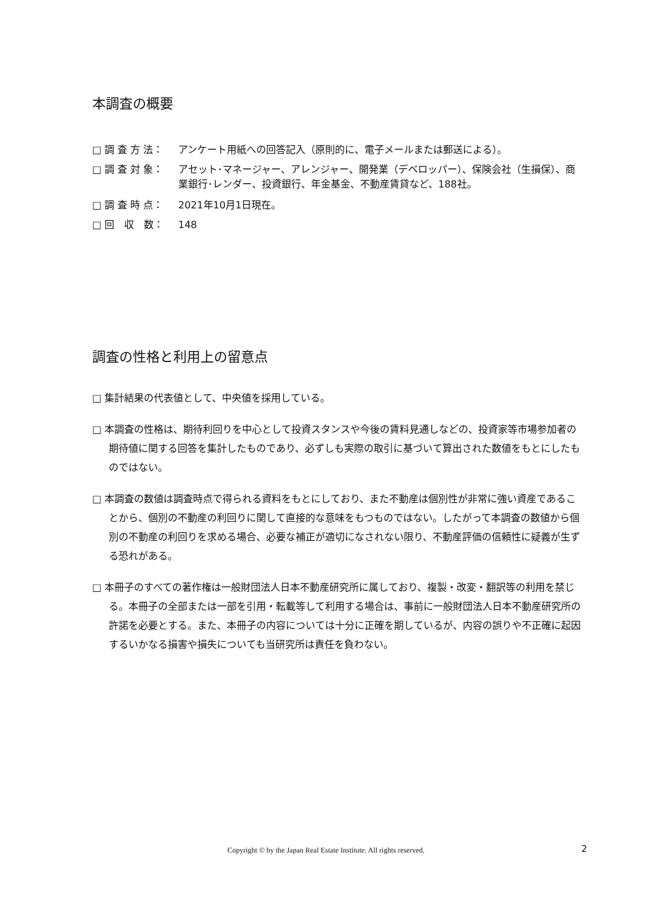本調査の概要
□ 調 査 方 法： アンケート用紙への回答記入（原則的に、電子メールまたは郵送による）。
□ 調 査 対 象： アセット･マネージャー、アレンジャー、開発業（デベロッパー）、保険会社（生損保）、商業銀行･レンダー、投資銀行、年金基金、不動産賃貸など、188社。
□ 調 査 時 点： 2021年10月1日現在。
□ 回　収　数： 148
調査の性格と利用上の留意点
□ 集計結果の代表値として、中央値を採用している。
□ 本調査の性格は、期待利回りを中心として投資スタンスや今後の賃料見通しなどの、投資家等市場参加者の期待値に関する回答を集計したものであり、必ずしも実際の取引に基づいて算出された数値をもとにしたものではない。
□ 本調査の数値は調査時点で得られる資料をもとにしており、また不動産は個別性が非常に強い資産であることから、個別の不動産の利回りに関して直接的な意味をもつものではない。したがって本調査の数値から個別の不動産の利回りを求める場合、必要な補正が適切になされない限り、不動産評価の信頼性に疑義が生ずる恐れがある。
□ 本冊子のすべての著作権は一般財団法人日本不動産研究所に属しており、複製・改変・翻訳等の利用を禁じる。本冊子の全部または一部を引用・転載等して利用する場合は、事前に一般財団法人日本不動産研究所の許諾を必要とする。また、本冊子の内容については十分に正確を期しているが、内容の誤りや不正確に起因するいかなる損害や損失についても当研究所は責任を負わない。
Copyright © by the Japan Real Estate Institute. All rights reserved. 2